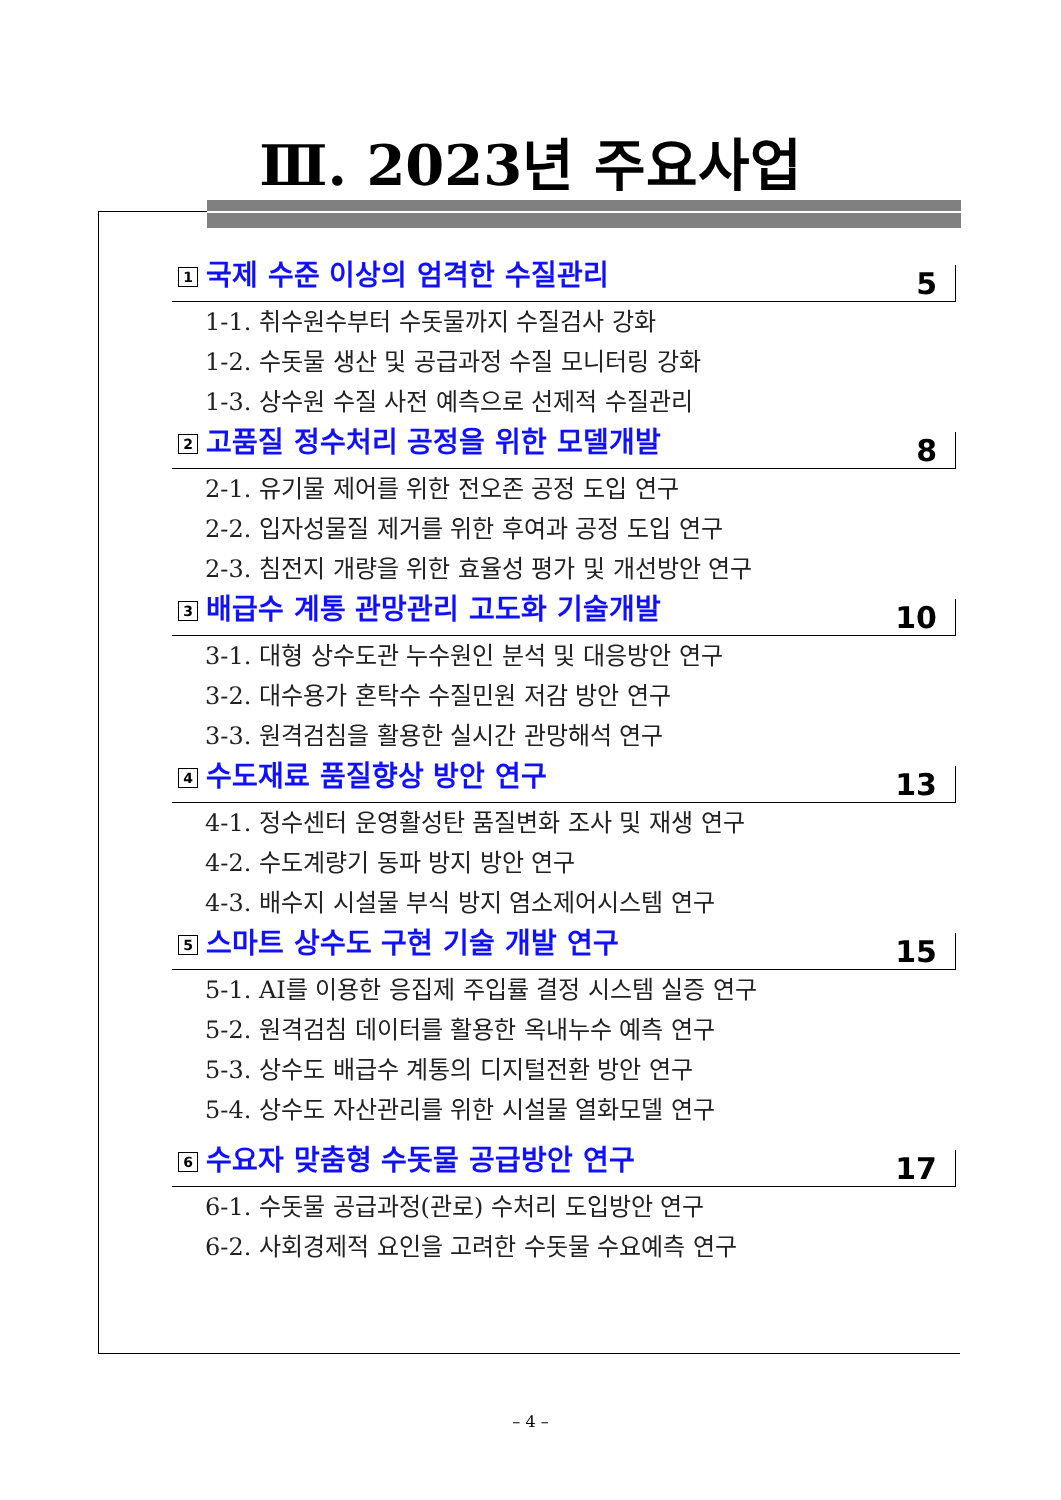Ⅲ. 2023년 주요사업
1 국제 수준 이상의 엄격한 수질관리 5
1-1. 취수원수부터 수돗물까지 수질검사 강화
1-2. 수돗물 생산 및 공급과정 수질 모니터링 강화
1-3. 상수원 수질 사전 예측으로 선제적 수질관리
2 고품질 정수처리 공정을 위한 모델개발 8
2-1. 유기물 제어를 위한 전오존 공정 도입 연구
2-2. 입자성물질 제거를 위한 후여과 공정 도입 연구
2-3. 침전지 개량을 위한 효율성 평가 및 개선방안 연구
3 배급수 계통 관망관리 고도화 기술개발 10
3-1. 대형 상수도관 누수원인 분석 및 대응방안 연구
3-2. 대수용가 혼탁수 수질민원 저감 방안 연구
3-3. 원격검침을 활용한 실시간 관망해석 연구
4 수도재료 품질향상 방안 연구 13
4-1. 정수센터 운영활성탄 품질변화 조사 및 재생 연구
4-2. 수도계량기 동파 방지 방안 연구
4-3. 배수지 시설물 부식 방지 염소제어시스템 연구
5 스마트 상수도 구현 기술 개발 연구 15
5-1. AI를 이용한 응집제 주입률 결정 시스템 실증 연구
5-2. 원격검침 데이터를 활용한 옥내누수 예측 연구
5-3. 상수도 배급수 계통의 디지털전환 방안 연구
5-4. 상수도 자산관리를 위한 시설물 열화모델 연구
6 수요자 맞춤형 수돗물 공급방안 연구 17
6-1. 수돗물 공급과정(관로) 수처리 도입방안 연구
6-2. 사회경제적 요인을 고려한 수돗물 수요예측 연구
– 4 –